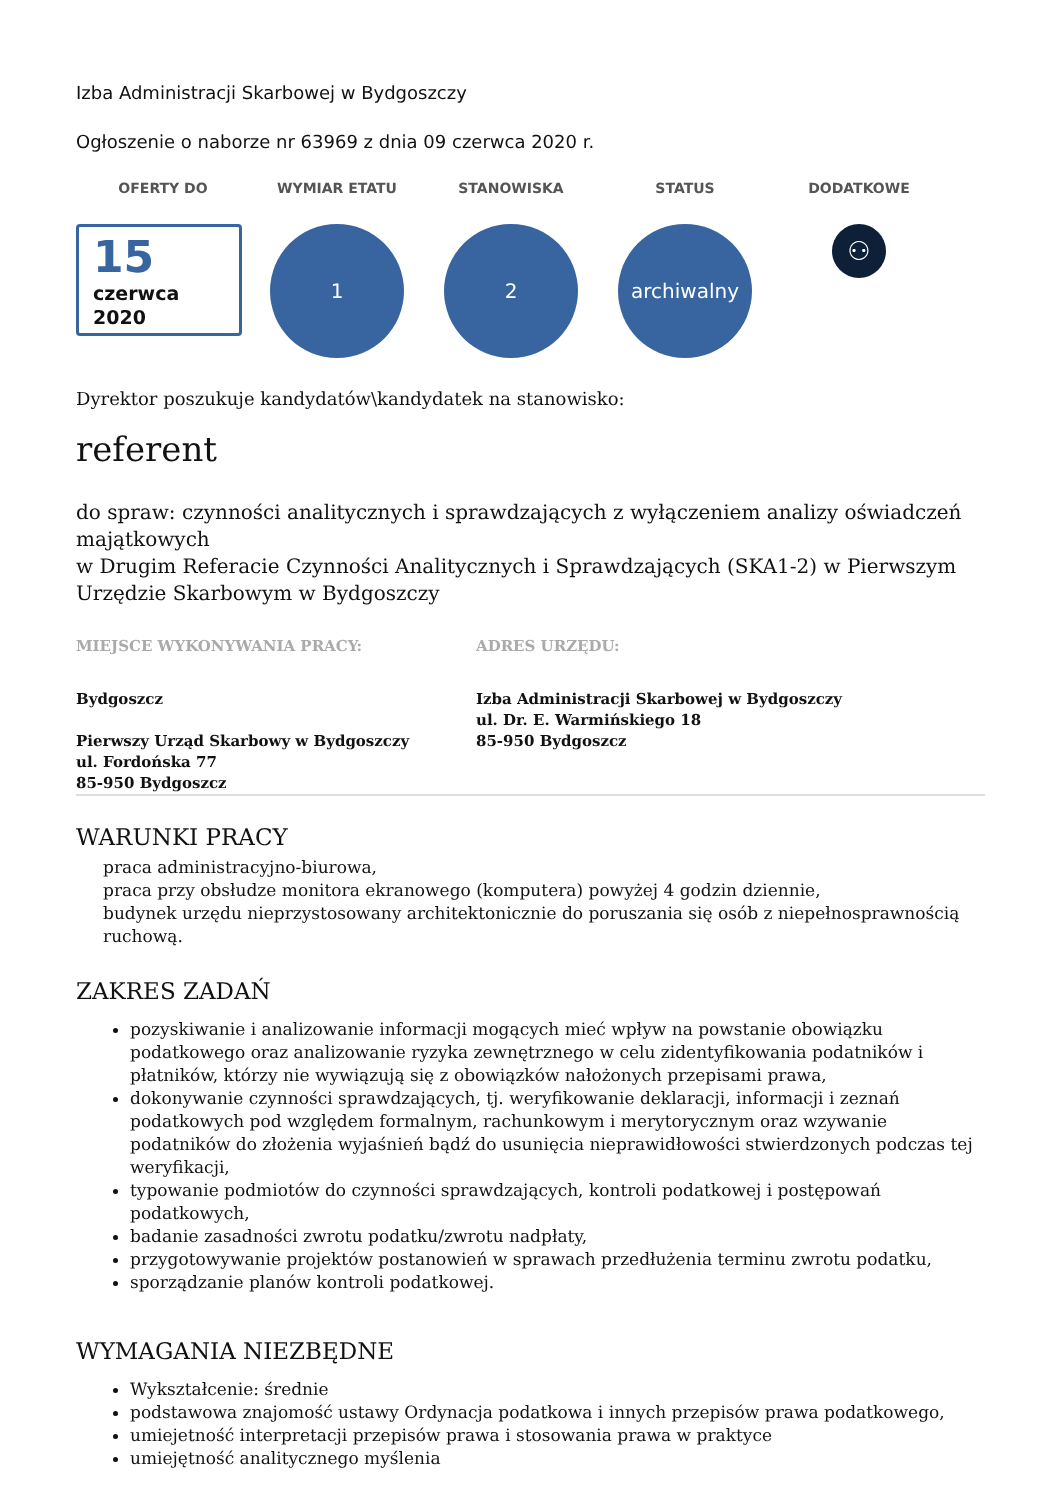Izba Administracji Skarbowej w Bydgoszczy
Ogłoszenie o naborze nr 63969 z dnia 09 czerwca 2020 r.
OFERTY DO
15
czerwca
2020
WYMIAR ETATU
1
STANOWISKA
2
STATUS
archiwalny
DODATKOWE
⚇
Dyrektor poszukuje kandydatów\kandydatek na stanowisko:
referent
do spraw: czynności analitycznych i sprawdzających z wyłączeniem analizy oświadczeń majątkowych
w Drugim Referacie Czynności Analitycznych i Sprawdzających (SKA1-2) w Pierwszym Urzędzie Skarbowym w Bydgoszczy
MIEJSCE WYKONYWANIA PRACY: ADRES URZĘDU:
Bydgoszcz
Pierwszy Urząd Skarbowy w Bydgoszczy
ul. Fordońska 77
85-950 Bydgoszcz
Izba Administracji Skarbowej w Bydgoszczy
ul. Dr. E. Warmińskiego 18
85-950 Bydgoszcz
WARUNKI PRACY
praca administracyjno-biurowa,
praca przy obsłudze monitora ekranowego (komputera) powyżej 4 godzin dziennie,
budynek urzędu nieprzystosowany architektonicznie do poruszania się osób z niepełnosprawnością ruchową.
ZAKRES ZADAŃ
pozyskiwanie i analizowanie informacji mogących mieć wpływ na powstanie obowiązku podatkowego oraz analizowanie ryzyka zewnętrznego w celu zidentyfikowania podatników i płatników, którzy nie wywiązują się z obowiązków nałożonych przepisami prawa,
dokonywanie czynności sprawdzających, tj. weryfikowanie deklaracji, informacji i zeznań podatkowych pod względem formalnym, rachunkowym i merytorycznym oraz wzywanie podatników do złożenia wyjaśnień bądź do usunięcia nieprawidłowości stwierdzonych podczas tej weryfikacji,
typowanie podmiotów do czynności sprawdzających, kontroli podatkowej i postępowań podatkowych,
badanie zasadności zwrotu podatku/zwrotu nadpłaty,
przygotowywanie projektów postanowień w sprawach przedłużenia terminu zwrotu podatku,
sporządzanie planów kontroli podatkowej.
WYMAGANIA NIEZBĘDNE
Wykształcenie: średnie
podstawowa znajomość ustawy Ordynacja podatkowa i innych przepisów prawa podatkowego,
umiejetność interpretacji przepisów prawa i stosowania prawa w praktyce
umiejętność analitycznego myślenia